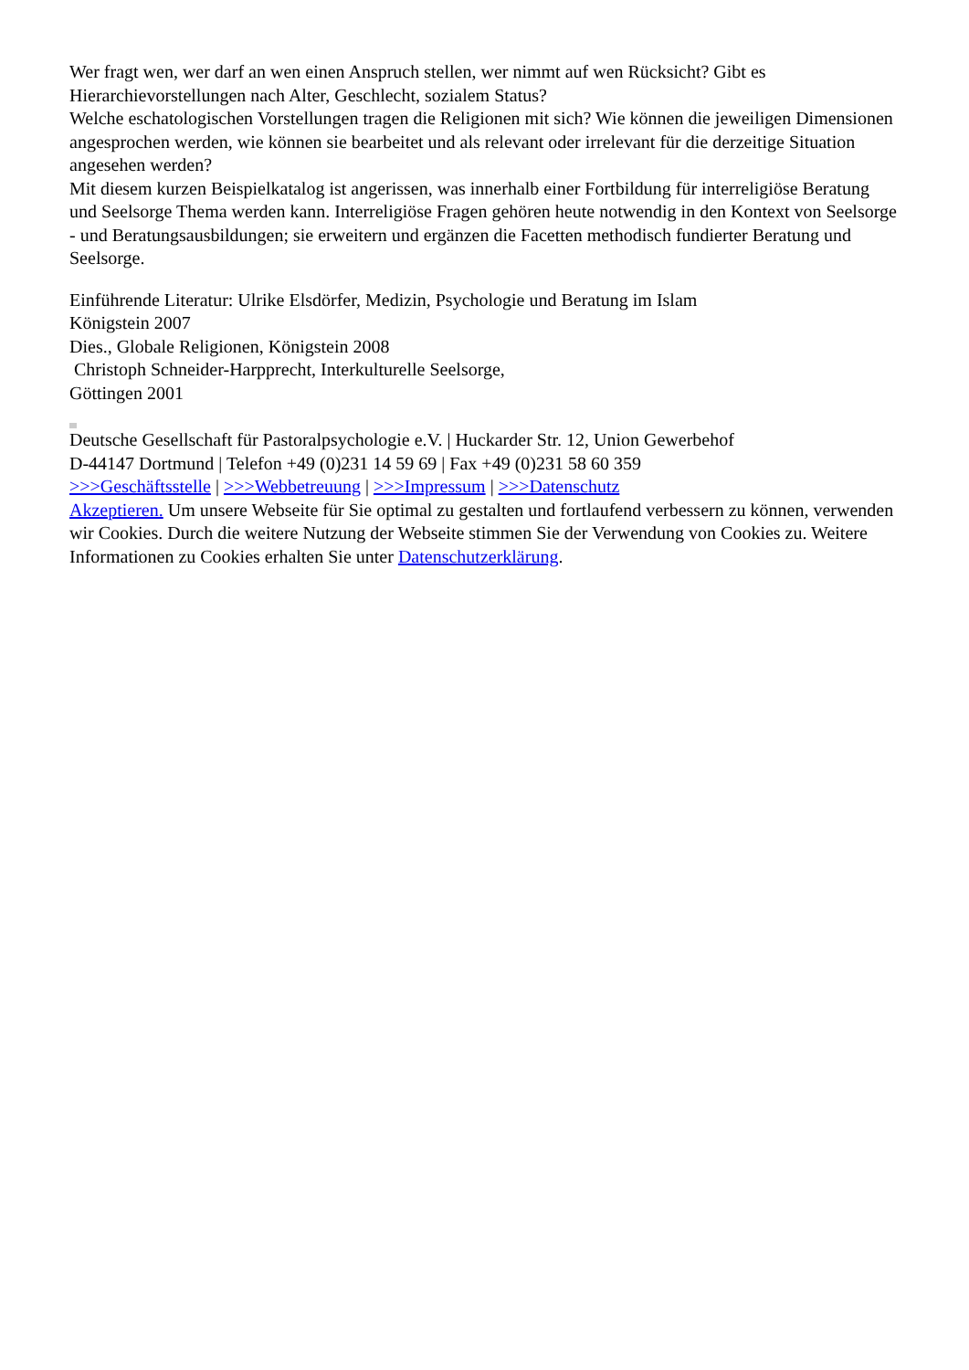Wer fragt wen, wer darf an wen einen Anspruch stellen, wer nimmt auf wen Rücksicht? Gibt es Hierarchievorstellungen nach Alter, Geschlecht, sozialem Status?
Welche eschatologischen Vorstellungen tragen die Religionen mit sich? Wie können die jeweiligen Dimensionen angesprochen werden, wie können sie bearbeitet und als relevant oder irrelevant für die derzeitige Situation angesehen werden?
Mit diesem kurzen Beispielkatalog ist angerissen, was innerhalb einer Fortbildung für interreligiöse Beratung und Seelsorge Thema werden kann. Interreligiöse Fragen gehören heute notwendig in den Kontext von Seelsorge - und Beratungsausbildungen; sie erweitern und ergänzen die Facetten methodisch fundierter Beratung und Seelsorge.
Einführende Literatur: Ulrike Elsdörfer, Medizin, Psychologie und Beratung im Islam
Königstein 2007
Dies., Globale Religionen, Königstein 2008
Christoph Schneider-Harpprecht, Interkulturelle Seelsorge,
Göttingen 2001
Deutsche Gesellschaft für Pastoralpsychologie e.V. | Huckarder Str. 12, Union Gewerbehof
D-44147 Dortmund | Telefon +49 (0)231 14 59 69 | Fax +49 (0)231 58 60 359
>>>Geschäftsstelle | >>>Webbetreuung | >>>Impressum | >>>Datenschutz
Akzeptieren. Um unsere Webseite für Sie optimal zu gestalten und fortlaufend verbessern zu können, verwenden wir Cookies. Durch die weitere Nutzung der Webseite stimmen Sie der Verwendung von Cookies zu. Weitere Informationen zu Cookies erhalten Sie unter Datenschutzerklärung.